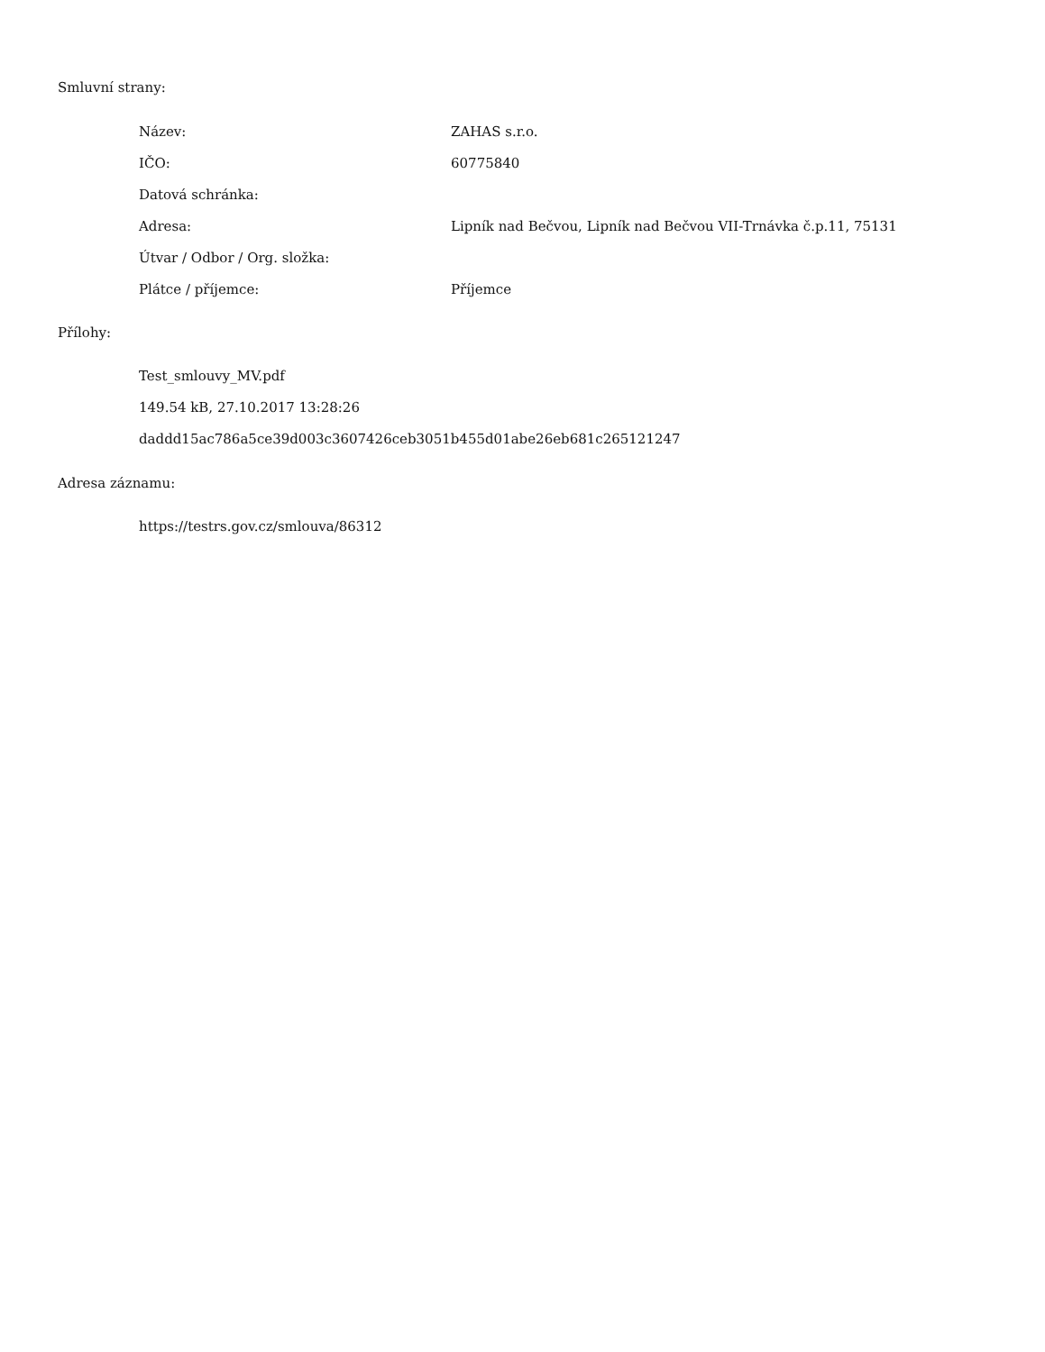Smluvní strany:
| Název: | ZAHAS s.r.o. |
| IČO: | 60775840 |
| Datová schránka: | |
| Adresa: | Lipník nad Bečvou, Lipník nad Bečvou VII-Trnávka č.p.11, 75131 |
| Útvar / Odbor / Org. složka: | |
| Plátce / příjemce: | Příjemce |
Přílohy:
Test_smlouvy_MV.pdf
149.54 kB, 27.10.2017 13:28:26
daddd15ac786a5ce39d003c3607426ceb3051b455d01abe26eb681c265121247
Adresa záznamu:
https://testrs.gov.cz/smlouva/86312